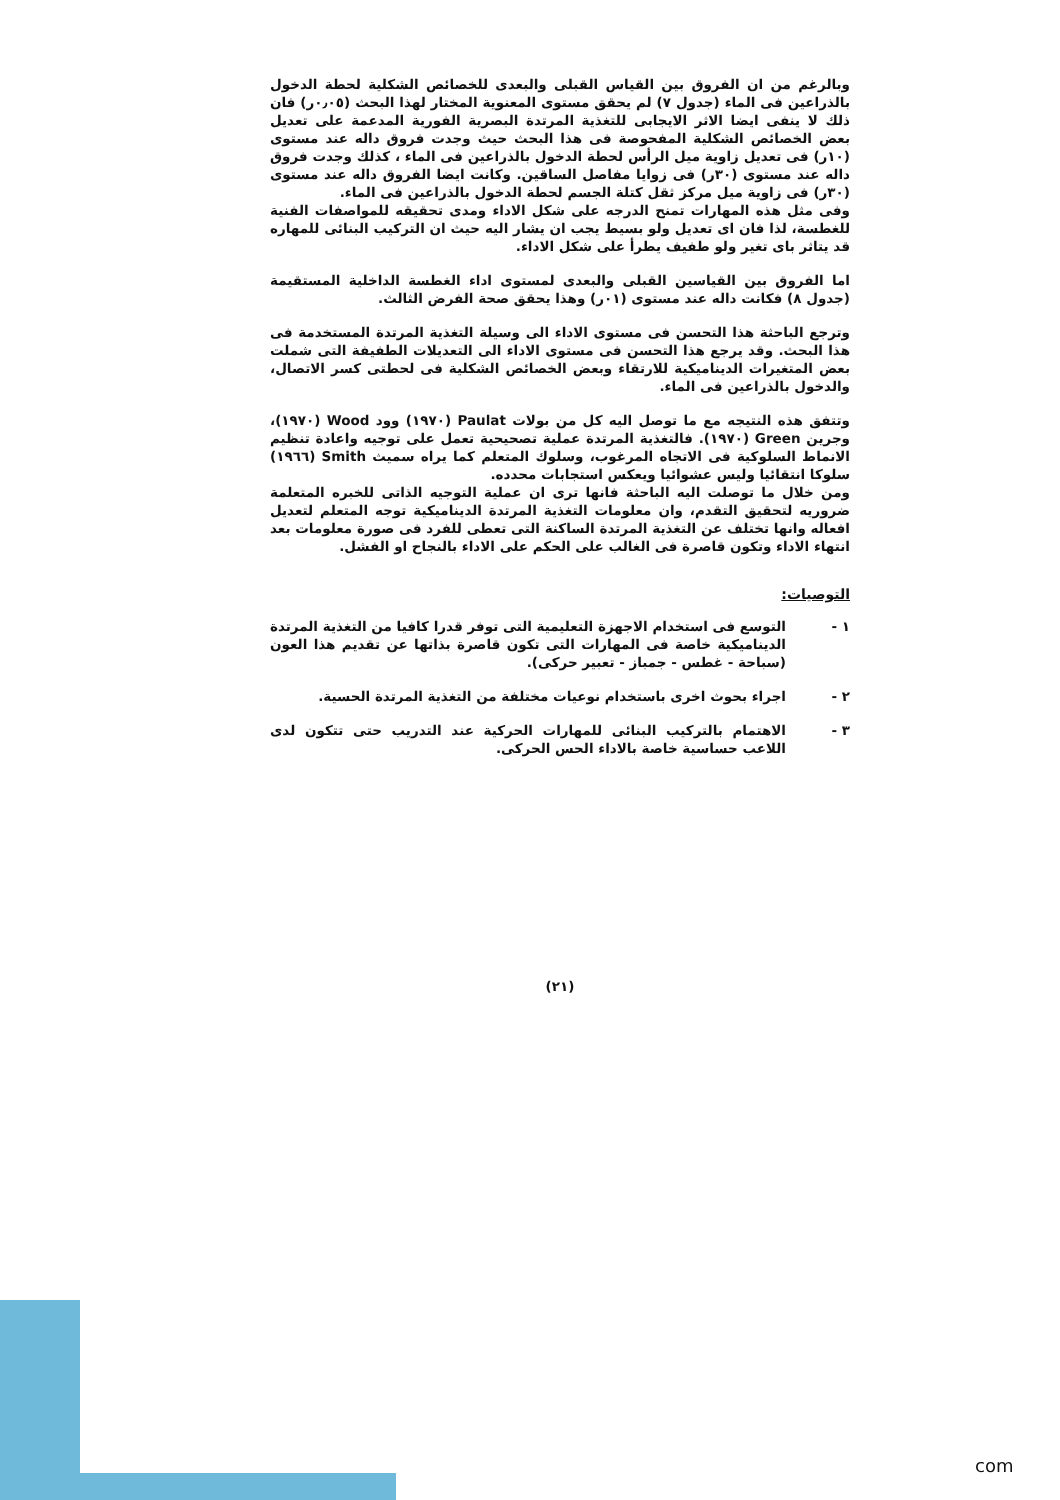وبالرغم من ان الفروق بين القياس القبلى والبعدى للخصائص الشكلية لحطة الدخول بالذراعين فى الماء (جدول ٧) لم يحقق مستوى المعنوية المختار لهذا البحث (٠٫٠٥ر) فان ذلك لا ينفى ايضا الاثر الايجابى للتغذية المرتدة البصرية الفورية المدعمة على تعديل بعض الخصائص الشكلية المفحوصة فى هذا البحث حيث وجدت فروق داله عند مستوى (١٠ر) فى تعديل زاوية ميل الرأس لحطة الدخول بالذراعين فى الماء ، كذلك وجدت فروق داله عند مستوى (٣٠ر) فى زوايا مفاصل الساقين. وكانت ايضا الفروق داله عند مستوى (٣٠ر) فى زاوية ميل مركز ثقل كتلة الجسم لحطة الدخول بالذراعين فى الماء.
وفى مثل هذه المهارات تمنح الدرجه على شكل الاداء ومدى تحقيقه للمواصفات الفنية للغطسة، لذا فان اى تعديل ولو بسيط يجب ان يشار اليه حيث ان التركيب البنائى للمهاره قد يتاثر باى تغير ولو طفيف يطرأ على شكل الاداء.
اما الفروق بين القياسين القبلى والبعدى لمستوى اداء الغطسة الداخلية المستقيمة (جدول ٨) فكانت داله عند مستوى (٠١ر) وهذا يحقق صحة الفرض الثالث.
وترجع الباحثة هذا التحسن فى مستوى الاداء الى وسيلة التغذية المرتدة المستخدمة فى هذا البحث. وقد يرجع هذا التحسن فى مستوى الاداء الى التعديلات الطفيفة التى شملت بعض المتغيرات الديناميكية للارتقاء وبعض الخصائص الشكلية فى لحطتى كسر الاتصال، والدخول بالذراعين فى الماء.
وتتفق هذه النتيجه مع ما توصل اليه كل من بولات Paulat (١٩٧٠) وود Wood (١٩٧٠)، وجرين Green (١٩٧٠). فالتغذية المرتدة عملية تصحيحية تعمل على توجيه واعادة تنظيم الانماط السلوكية فى الاتجاه المرغوب، وسلوك المتعلم كما يراه سميث Smith (١٩٦٦) سلوكا انتقائيا وليس عشوائيا ويعكس استجابات محدده.
ومن خلال ما توصلت اليه الباحثة فانها ترى ان عملية التوجيه الذاتى للخبره المتعلمة ضروريه لتحقيق التقدم، وان معلومات التغذية المرتدة الديناميكية توجه المتعلم لتعديل افعاله وانها تختلف عن التغذية المرتدة الساكنة التى تعطى للفرد فى صورة معلومات بعد انتهاء الاداء وتكون قاصرة فى الغالب على الحكم على الاداء بالنجاح او الفشل.
التوصيات:
١ - التوسع فى استخدام الاجهزة التعليمية التى توفر قدرا كافيا من التغذية المرتدة الديناميكية خاصة فى المهارات التى تكون قاصرة بذاتها عن تقديم هذا العون (سباحة - غطس - جمباز - تعبير حركى).
٢ - اجراء بحوث اخرى باستخدام نوعيات مختلفة من التغذية المرتدة الحسية.
٣ - الاهتمام بالتركيب البنائى للمهارات الحركية عند التدريب حتى تتكون لدى اللاعب حساسية خاصة بالاداء الحس الحركى.
(٢١)
com